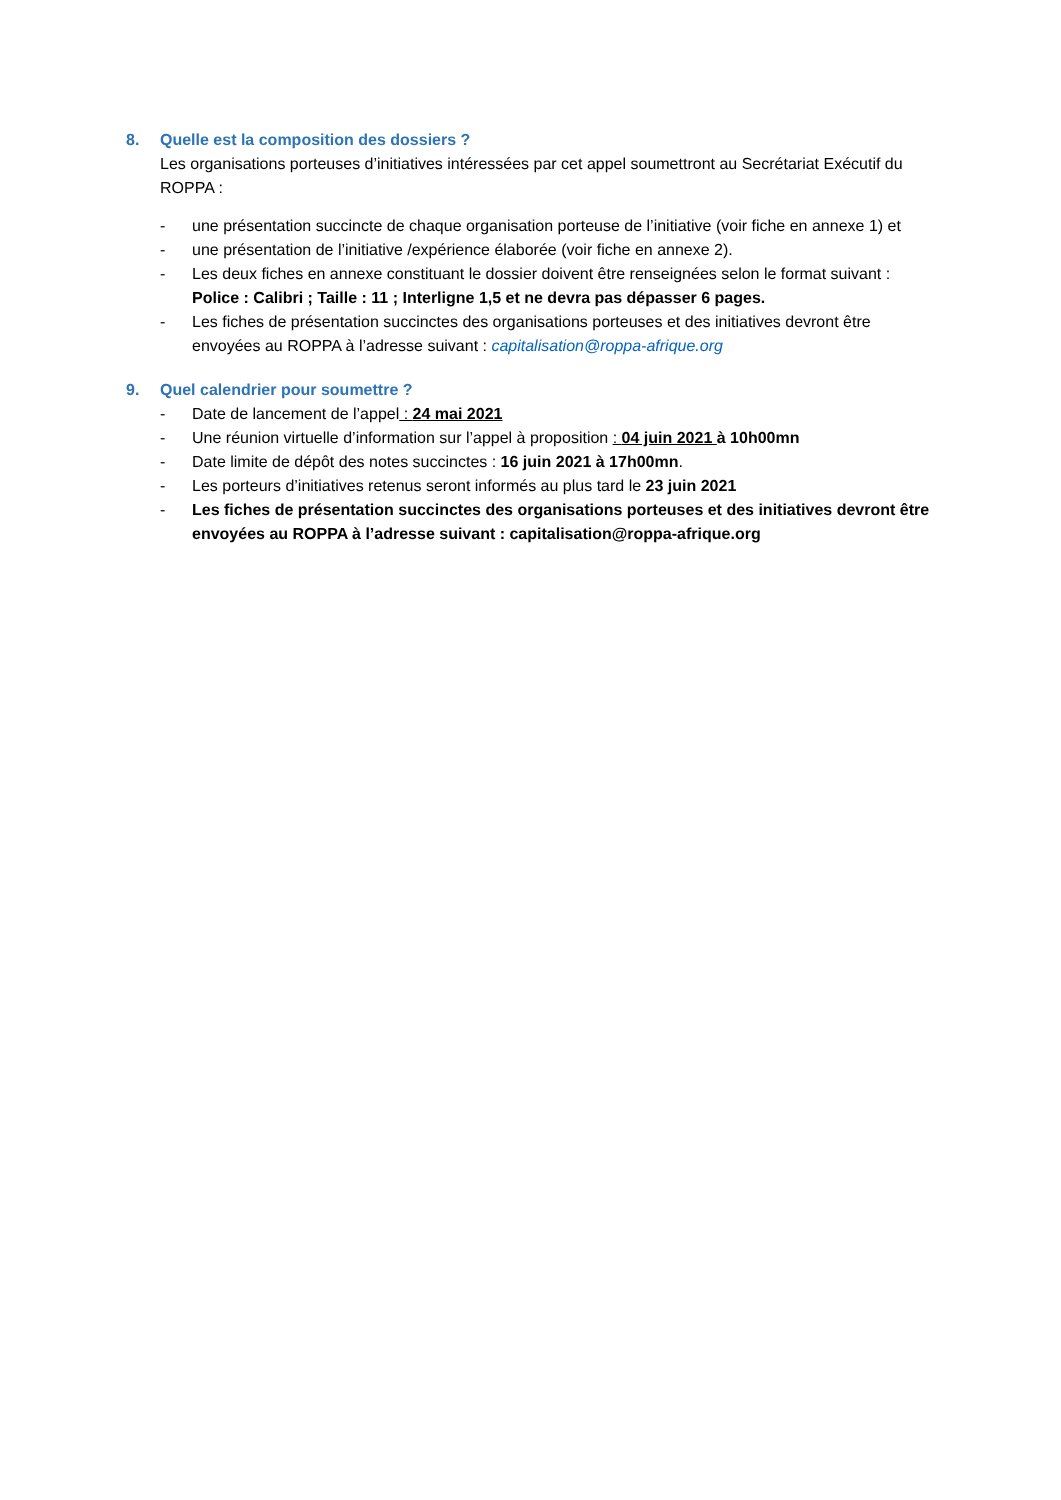8. Quelle est la composition des dossiers ?
Les organisations porteuses d’initiatives intéressées par cet appel soumettront au Secrétariat Exécutif du ROPPA :
- une présentation succincte de chaque organisation porteuse de l’initiative (voir fiche en annexe 1) et
- une présentation de l’initiative /expérience élaborée (voir fiche en annexe 2).
- Les deux fiches en annexe constituant le dossier doivent être renseignées selon le format suivant : Police : Calibri ; Taille : 11 ; Interligne 1,5 et ne devra pas dépasser 6 pages.
- Les fiches de présentation succinctes des organisations porteuses et des initiatives devront être envoyées au ROPPA à l’adresse suivant : capitalisation@roppa-afrique.org
9. Quel calendrier pour soumettre ?
- Date de lancement de l’appel : 24 mai 2021
- Une réunion virtuelle d’information sur l’appel à proposition : 04 juin 2021 à 10h00mn
- Date limite de dépôt des notes succinctes : 16 juin 2021 à 17h00mn.
- Les porteurs d’initiatives retenus seront informés au plus tard le 23 juin 2021
- Les fiches de présentation succinctes des organisations porteuses et des initiatives devront être envoyées au ROPPA à l’adresse suivant : capitalisation@roppa-afrique.org